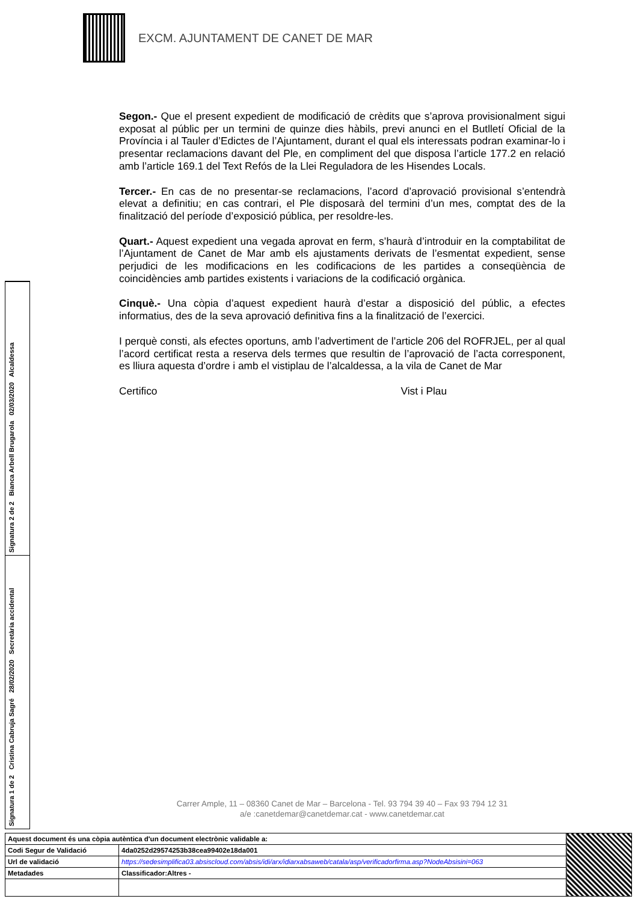EXCM. AJUNTAMENT DE CANET DE MAR
Segon.- Que el present expedient de modificació de crèdits que s’aprova provisionalment sigui exposat al públic per un termini de quinze dies hàbils, previ anunci en el Butlletí Oficial de la Província i al Tauler d’Edictes de l’Ajuntament, durant el qual els interessats podran examinar-lo i presentar reclamacions davant del Ple, en compliment del que disposa l’article 177.2 en relació amb l’article 169.1 del Text Refós de la Llei Reguladora de les Hisendes Locals.
Tercer.- En cas de no presentar-se reclamacions, l’acord d’aprovació provisional s’entendrà elevat a definitiu; en cas contrari, el Ple disposarà del termini d’un mes, comptat des de la finalització del període d’exposició pública, per resoldre-les.
Quart.- Aquest expedient una vegada aprovat en ferm, s’haurà d’introduir en la comptabilitat de l’Ajuntament de Canet de Mar amb els ajustaments derivats de l’esmentat expedient, sense perjudici de les modificacions en les codificacions de les partides a conseqüència de coincidències amb partides existents i variacions de la codificació orgànica.
Cinquè.- Una còpia d’aquest expedient haurà d’estar a disposició del públic, a efectes informatius, des de la seva aprovació definitiva fins a la finalització de l’exercici.
I perquè consti, als efectes oportuns, amb l’advertiment de l’article 206 del ROFRJEL, per al qual l’acord certificat resta a reserva dels termes que resultin de l’aprovació de l’acta corresponent, es lliura aquesta d’ordre i amb el vistiplau de l’alcaldessa, a la vila de Canet de Mar
Certifico Vist i Plau
Signatura 2 de 2 Bianca Arbell Brugarola 02/03/2020 Alcaldessa
Signatura 1 de 2 Cristina Cabruja Sagré 28/02/2020 Secretària accidental
Carrer Ample, 11 – 08360 Canet de Mar – Barcelona - Tel. 93 794 39 40 – Fax 93 794 12 31
a/e :canetdemar@canetdemar.cat - www.canetdemar.cat
| Aquest document és una còpia autèntica d'un document electrònic validable a: | | |
| Codi Segur de Validació | 4da0252d29574253b38cea99402e18da001 | |
| Url de validació | https://sedesimplifica03.absiscloud.com/absis/idi/arx/idiarxabsaweb/catala/asp/verificadorfirma.asp?NodeAbsisini=063 | |
| Metadades | Classificador:Altres - | |